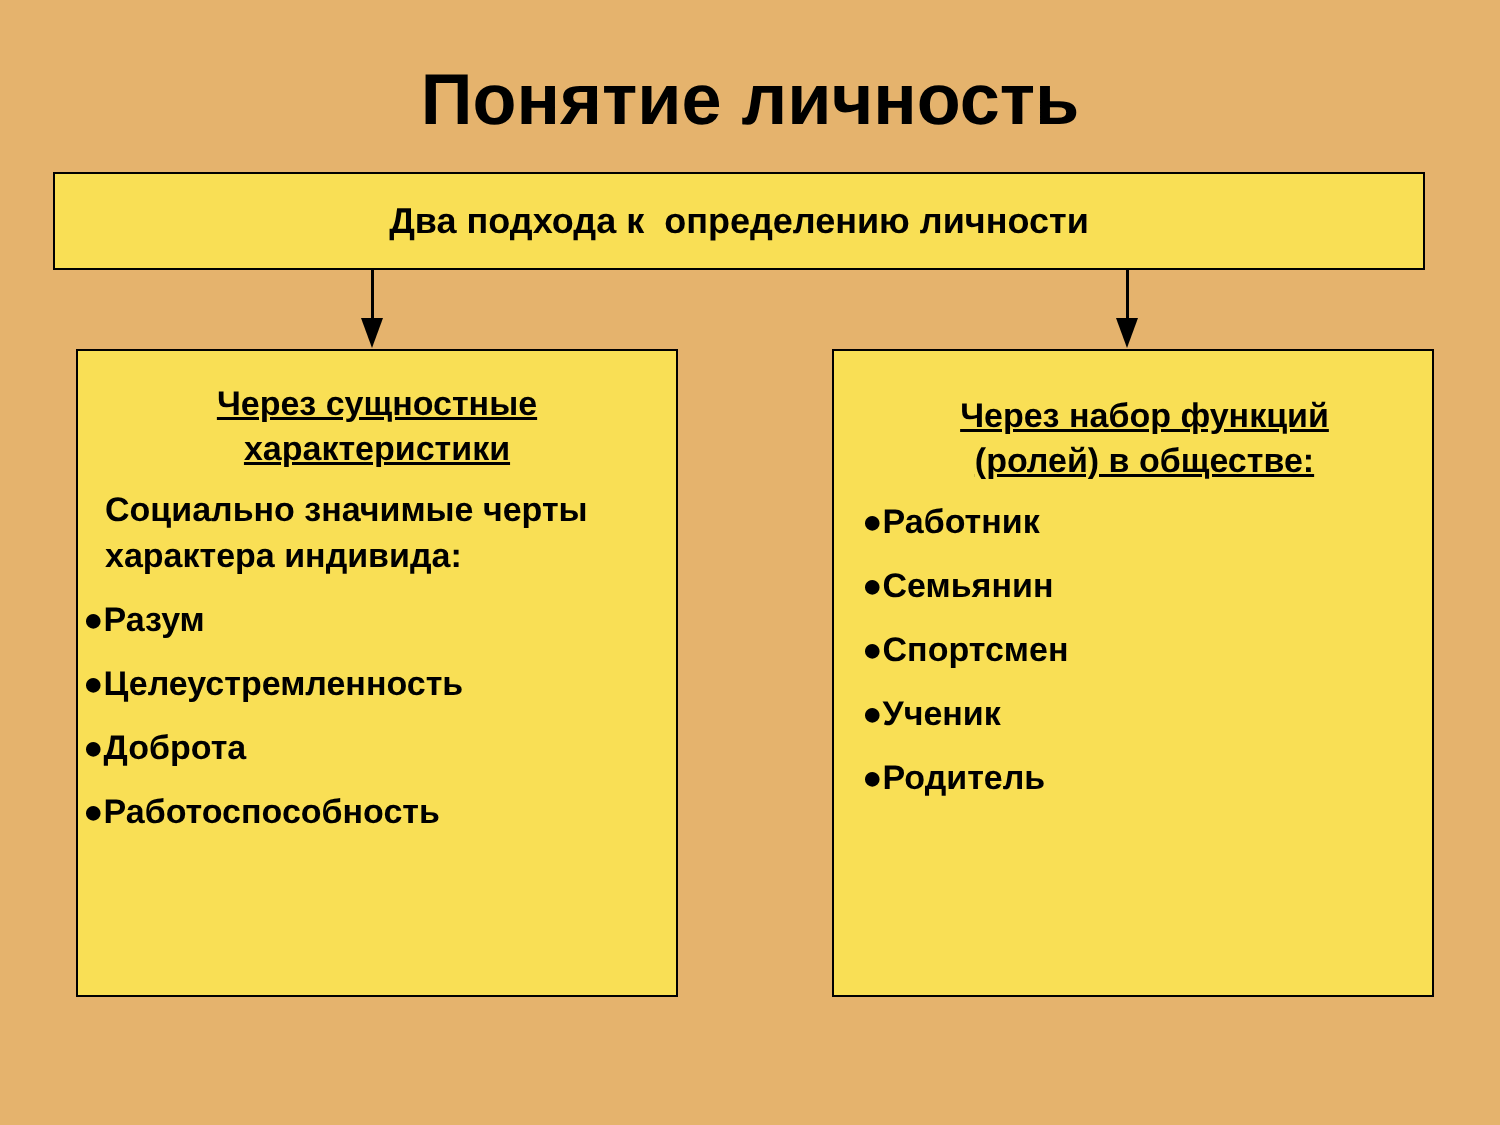Понятие личность
Два подхода к определению личности
Через сущностные
характеристики
Социально значимые черты характера индивида:
●Разум
●Целеустремленность
●Доброта
●Работоспособность
Через набор функций
(ролей) в обществе:
●Работник
●Семьянин
●Спортсмен
●Ученик
●Родитель